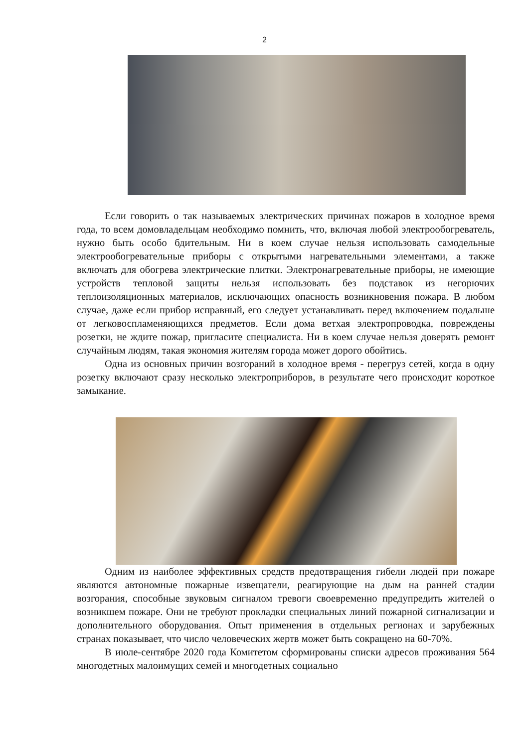2
Если говорить о так называемых электрических причинах пожаров в холодное время года, то всем домовладельцам необходимо помнить, что, включая любой электрообогреватель, нужно быть особо бдительным. Ни в коем случае нельзя использовать самодельные электрообогревательные приборы с открытыми нагревательными элементами, а также включать для обогрева электрические плитки. Электронагревательные приборы, не имеющие устройств тепловой защиты нельзя использовать без подставок из негорючих теплоизоляционных материалов, исключающих опасность возникновения пожара. В любом случае, даже если прибор исправный, его следует устанавливать перед включением подальше от легковоспламеняющихся предметов. Если дома ветхая электропроводка, повреждены розетки, не ждите пожар, пригласите специалиста. Ни в коем случае нельзя доверять ремонт случайным людям, такая экономия жителям города может дорого обойтись.
Одна из основных причин возгораний в холодное время - перегруз сетей, когда в одну розетку включают сразу несколько электроприборов, в результате чего происходит короткое замыкание.
Одним из наиболее эффективных средств предотвращения гибели людей при пожаре являются автономные пожарные извещатели, реагирующие на дым на ранней стадии возгорания, способные звуковым сигналом тревоги своевременно предупредить жителей о возникшем пожаре. Они не требуют прокладки специальных линий пожарной сигнализации и дополнительного оборудования. Опыт применения в отдельных регионах и зарубежных странах показывает, что число человеческих жертв может быть сокращено на 60-70%.
В июле-сентябре 2020 года Комитетом сформированы списки адресов проживания 564 многодетных малоимущих семей и многодетных социально